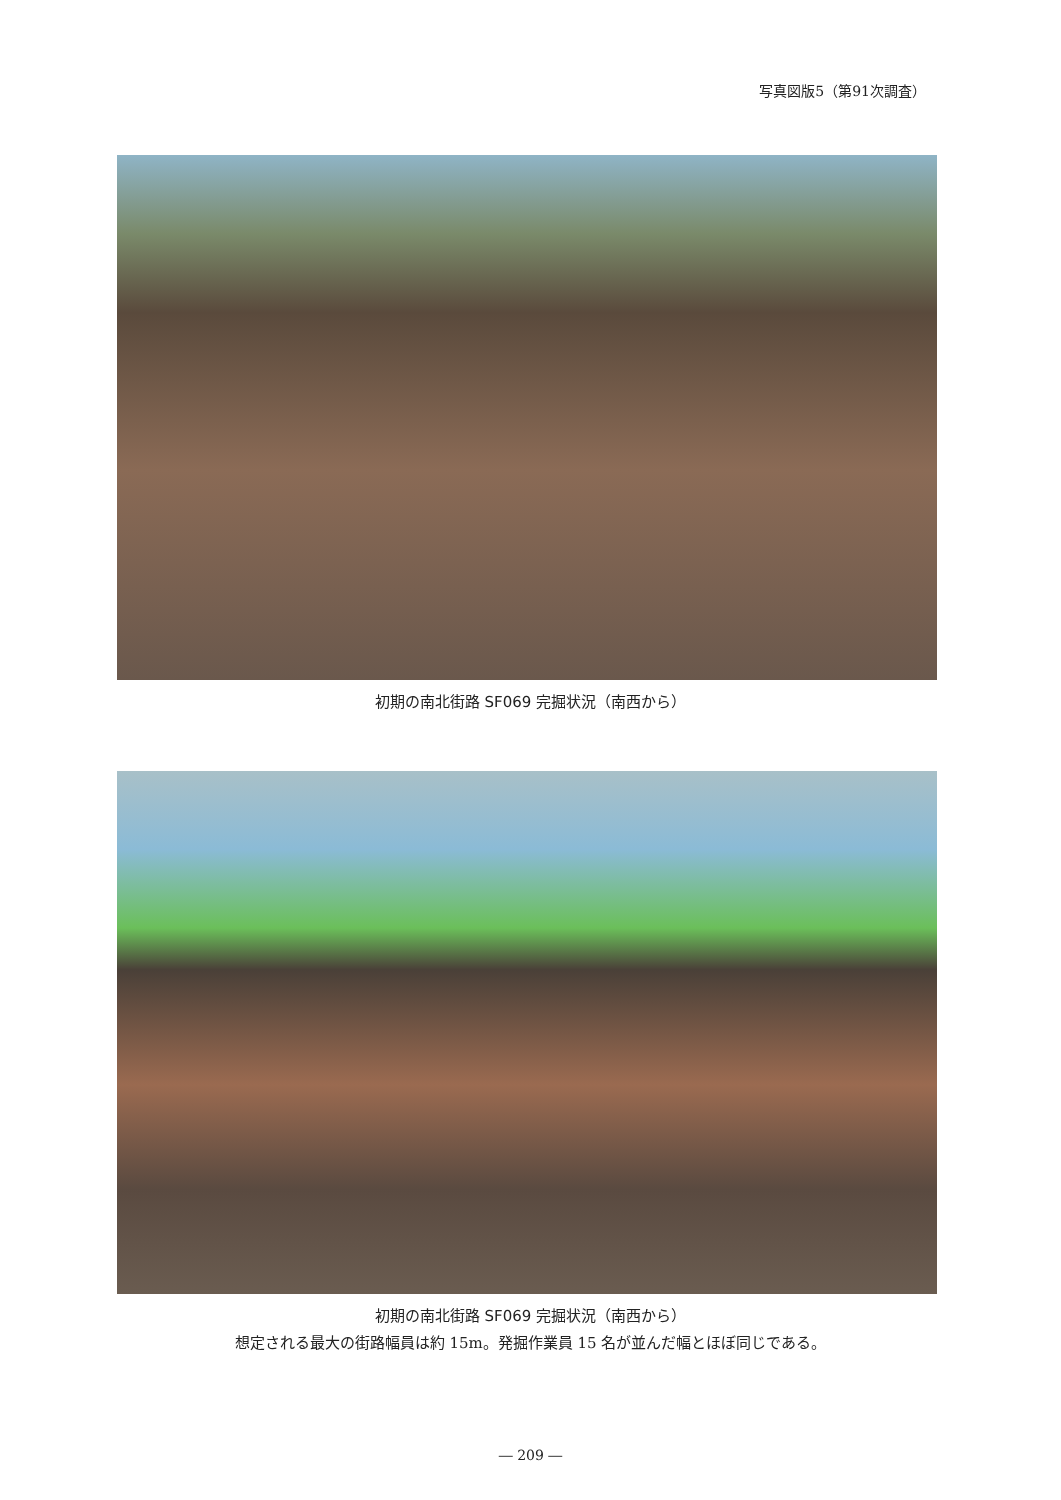写真図版5（第91次調査）
初期の南北街路 SF069 完掘状況（南西から）
初期の南北街路 SF069 完掘状況（南西から）
想定される最大の街路幅員は約 15m。発掘作業員 15 名が並んだ幅とほぼ同じである。
― 209 ―